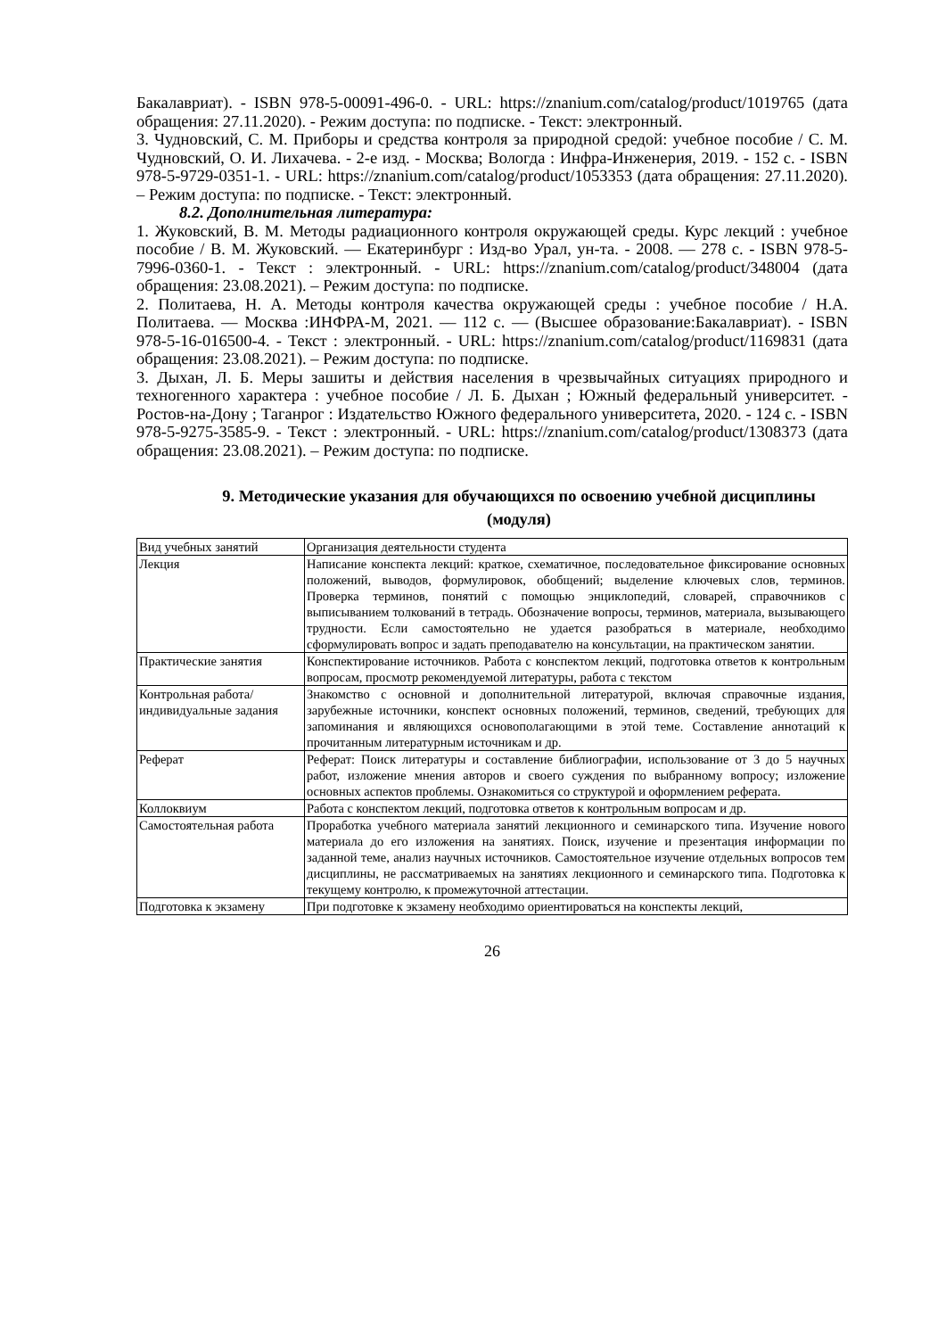Бакалавриат). - ISBN 978-5-00091-496-0. - URL: https://znanium.com/catalog/product/1019765 (дата обращения: 27.11.2020). - Режим доступа: по подписке. - Текст: электронный.
3. Чудновский, С. М. Приборы и средства контроля за природной средой: учебное пособие / С. М. Чудновский, О. И. Лихачева. - 2-е изд. - Москва; Вологда : Инфра-Инженерия, 2019. - 152 с. - ISBN 978-5-9729-0351-1. - URL: https://znanium.com/catalog/product/1053353 (дата обращения: 27.11.2020). – Режим доступа: по подписке. - Текст: электронный.
8.2. Дополнительная литература:
1. Жуковский, В. М. Методы радиационного контроля окружающей среды. Курс лекций : учебное пособие / В. М. Жуковский. — Екатеринбург : Изд-во Урал, ун-та. - 2008. — 278 с. - ISBN 978-5-7996-0360-1. - Текст : электронный. - URL: https://znanium.com/catalog/product/348004 (дата обращения: 23.08.2021). – Режим доступа: по подписке.
2. Политаева, Н. А. Методы контроля качества окружающей среды : учебное пособие / Н.А. Политаева. — Москва :ИНФРА-М, 2021. — 112 с. — (Высшее образование:Бакалавриат). - ISBN 978-5-16-016500-4. - Текст : электронный. - URL: https://znanium.com/catalog/product/1169831 (дата обращения: 23.08.2021). – Режим доступа: по подписке.
3. Дыхан, Л. Б. Меры зашиты и действия населения в чрезвычайных ситуациях природного и техногенного характера : учебное пособие / Л. Б. Дыхан ; Южный федеральный университет. - Ростов-на-Дону ; Таганрог : Издательство Южного федерального университета, 2020. - 124 с. - ISBN 978-5-9275-3585-9. - Текст : электронный. - URL: https://znanium.com/catalog/product/1308373 (дата обращения: 23.08.2021). – Режим доступа: по подписке.
9. Методические указания для обучающихся по освоению учебной дисциплины (модуля)
| Вид учебных занятий | Организация деятельности студента |
| Лекция | Написание конспекта лекций: краткое, схематичное, последовательное фиксирование основных положений, выводов, формулировок, обобщений; выделение ключевых слов, терминов. Проверка терминов, понятий с помощью энциклопедий, словарей, справочников с выписыванием толкований в тетрадь. Обозначение вопросы, терминов, материала, вызывающего трудности. Если самостоятельно не удается разобраться в материале, необходимо сформулировать вопрос и задать преподавателю на консультации, на практическом занятии. |
| Практические занятия | Конспектирование источников. Работа с конспектом лекций, подготовка ответов к контрольным вопросам, просмотр рекомендуемой литературы, работа с текстом |
| Контрольная работа/индивидуальные задания | Знакомство с основной и дополнительной литературой, включая справочные издания, зарубежные источники, конспект основных положений, терминов, сведений, требующих для запоминания и являющихся основополагающими в этой теме. Составление аннотаций к прочитанным литературным источникам и др. |
| Реферат | Реферат: Поиск литературы и составление библиографии, использование от 3 до 5 научных работ, изложение мнения авторов и своего суждения по выбранному вопросу; изложение основных аспектов проблемы. Ознакомиться со структурой и оформлением реферата. |
| Коллоквиум | Работа с конспектом лекций, подготовка ответов к контрольным вопросам и др. |
| Самостоятельная работа | Проработка учебного материала занятий лекционного и семинарского типа. Изучение нового материала до его изложения на занятиях. Поиск, изучение и презентация информации по заданной теме, анализ научных источников. Самостоятельное изучение отдельных вопросов тем дисциплины, не рассматриваемых на занятиях лекционного и семинарского типа. Подготовка к текущему контролю, к промежуточной аттестации. |
| Подготовка к экзамену | При подготовке к экзамену необходимо ориентироваться на конспекты лекций, |
26